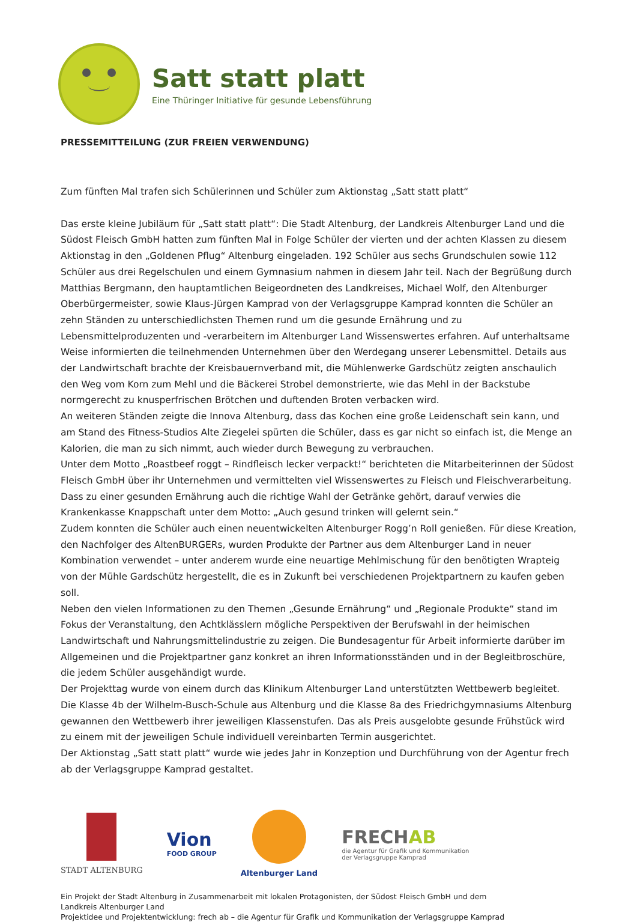Satt statt platt
Eine Thüringer Initiative für gesunde Lebensführung
PRESSEMITTEILUNG (ZUR FREIEN VERWENDUNG)
Zum fünften Mal trafen sich Schülerinnen und Schüler zum Aktionstag „Satt statt platt“
Das erste kleine Jubiläum für „Satt statt platt“: Die Stadt Altenburg, der Landkreis Altenburger Land und die Südost Fleisch GmbH hatten zum fünften Mal in Folge Schüler der vierten und der achten Klassen zu diesem Aktionstag in den „Goldenen Pflug“ Altenburg eingeladen. 192 Schüler aus sechs Grundschulen sowie 112 Schüler aus drei Regelschulen und einem Gymnasium nahmen in diesem Jahr teil. Nach der Begrüßung durch Matthias Bergmann, den hauptamtlichen Beigeordneten des Landkreises, Michael Wolf, den Altenburger Oberbürgermeister, sowie Klaus-Jürgen Kamprad von der Verlagsgruppe Kamprad konnten die Schüler an zehn Ständen zu unterschiedlichsten Themen rund um die gesunde Ernährung und zu Lebensmittelproduzenten und -verarbeitern im Altenburger Land Wissenswertes erfahren. Auf unterhaltsame Weise informierten die teilnehmenden Unternehmen über den Werdegang unserer Lebensmittel. Details aus der Landwirtschaft brachte der Kreisbauernverband mit, die Mühlenwerke Gardschütz zeigten anschaulich den Weg vom Korn zum Mehl und die Bäckerei Strobel demonstrierte, wie das Mehl in der Backstube normgerecht zu knusperfrischen Brötchen und duftenden Broten verbacken wird.
An weiteren Ständen zeigte die Innova Altenburg, dass das Kochen eine große Leidenschaft sein kann, und am Stand des Fitness-Studios Alte Ziegelei spürten die Schüler, dass es gar nicht so einfach ist, die Menge an Kalorien, die man zu sich nimmt, auch wieder durch Bewegung zu verbrauchen.
Unter dem Motto „Roastbeef roggt – Rindfleisch lecker verpackt!“ berichteten die Mitarbeiterinnen der Südost Fleisch GmbH über ihr Unternehmen und vermittelten viel Wissenswertes zu Fleisch und Fleischverarbeitung. Dass zu einer gesunden Ernährung auch die richtige Wahl der Getränke gehört, darauf verwies die Krankenkasse Knappschaft unter dem Motto: „Auch gesund trinken will gelernt sein.“
Zudem konnten die Schüler auch einen neuentwickelten Altenburger Rogg’n Roll genießen. Für diese Kreation, den Nachfolger des AltenBURGERs, wurden Produkte der Partner aus dem Altenburger Land in neuer Kombination verwendet – unter anderem wurde eine neuartige Mehlmischung für den benötigten Wrapteig von der Mühle Gardschütz hergestellt, die es in Zukunft bei verschiedenen Projektpartnern zu kaufen geben soll.
Neben den vielen Informationen zu den Themen „Gesunde Ernährung“ und „Regionale Produkte“ stand im Fokus der Veranstaltung, den Achtklässlern mögliche Perspektiven der Berufswahl in der heimischen Landwirtschaft und Nahrungsmittelindustrie zu zeigen. Die Bundesagentur für Arbeit informierte darüber im Allgemeinen und die Projektpartner ganz konkret an ihren Informationsständen und in der Begleitbroschüre, die jedem Schüler ausgehändigt wurde.
Der Projekttag wurde von einem durch das Klinikum Altenburger Land unterstützten Wettbewerb begleitet. Die Klasse 4b der Wilhelm-Busch-Schule aus Altenburg und die Klasse 8a des Friedrichgymnasiums Altenburg gewannen den Wettbewerb ihrer jeweiligen Klassenstufen. Das als Preis ausgelobte gesunde Frühstück wird zu einem mit der jeweiligen Schule individuell vereinbarten Termin ausgerichtet.
Der Aktionstag „Satt statt platt“ wurde wie jedes Jahr in Konzeption und Durchführung von der Agentur frech ab der Verlagsgruppe Kamprad gestaltet.
STADT ALTENBURG
Vion
FOOD GROUP
Altenburger Land
FRECHAB
die Agentur für Grafik und Kommunikation
der Verlagsgruppe Kamprad
Ein Projekt der Stadt Altenburg in Zusammenarbeit mit lokalen Protagonisten, der Südost Fleisch GmbH und dem
Landkreis Altenburger Land
Projektidee und Projektentwicklung: frech ab – die Agentur für Grafik und Kommunikation der Verlagsgruppe Kamprad